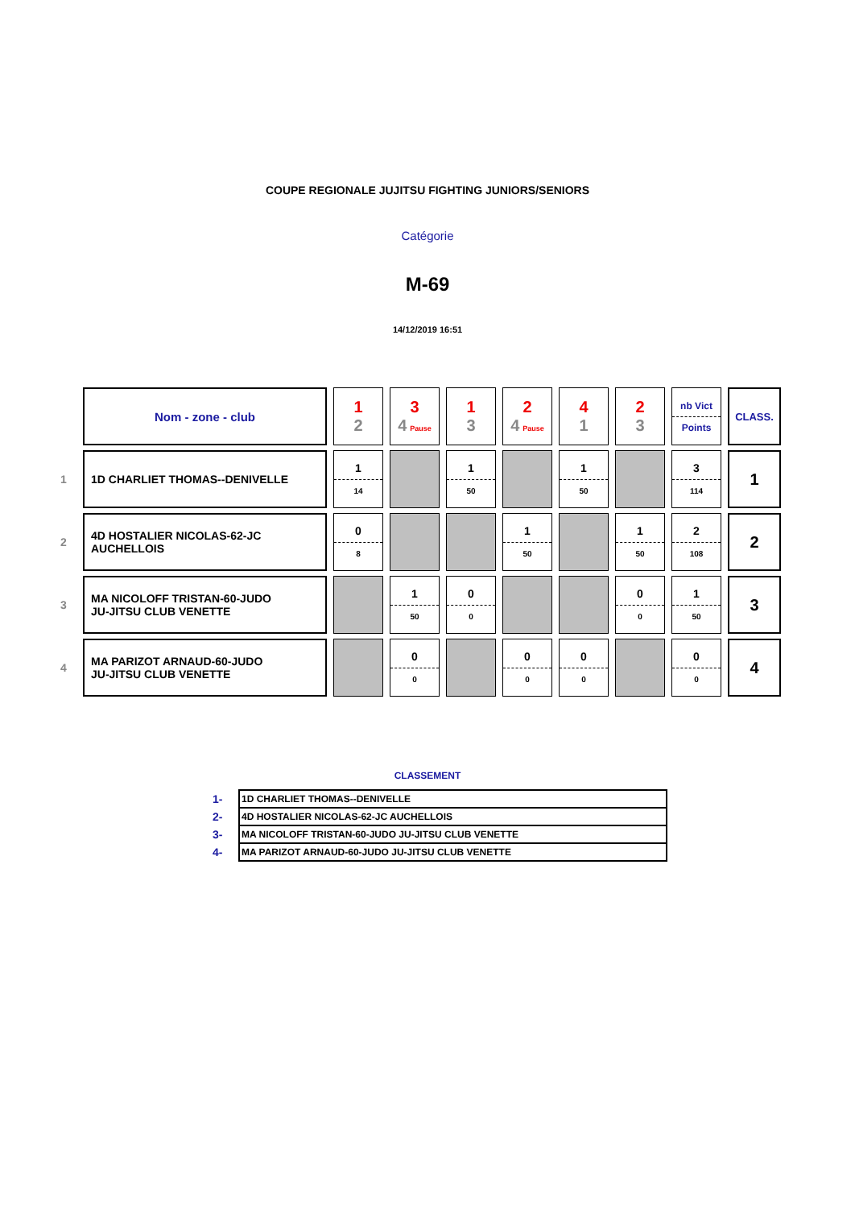COUPE REGIONALE JUJITSU FIGHTING JUNIORS/SENIORS
Catégorie
M-69
14/12/2019 16:51
| | Nom - zone - club | 1 2 | 3 4 Pause | 1 3 | 2 4 Pause | 4 1 | 2 3 | nb Vict Points | CLASS. |
| 1 | 1D CHARLIET THOMAS--DENIVELLE | 1 14 | | 1 50 | | 1 50 | | 3 114 | 1 |
| 2 | 4D HOSTALIER NICOLAS-62-JC AUCHELLOIS | 0 8 | | | 1 50 | | 1 50 | 2 108 | 2 |
| 3 | MA NICOLOFF TRISTAN-60-JUDO JU-JITSU CLUB VENETTE | | 1 50 | 0 0 | | | 0 0 | 1 50 | 3 |
| 4 | MA PARIZOT ARNAUD-60-JUDO JU-JITSU CLUB VENETTE | | 0 0 | | 0 0 | 0 0 | | 0 0 | 4 |
CLASSEMENT
| 1- | 1D CHARLIET THOMAS--DENIVELLE |
| 2- | 4D HOSTALIER NICOLAS-62-JC AUCHELLOIS |
| 3- | MA NICOLOFF TRISTAN-60-JUDO JU-JITSU CLUB VENETTE |
| 4- | MA PARIZOT ARNAUD-60-JUDO JU-JITSU CLUB VENETTE |